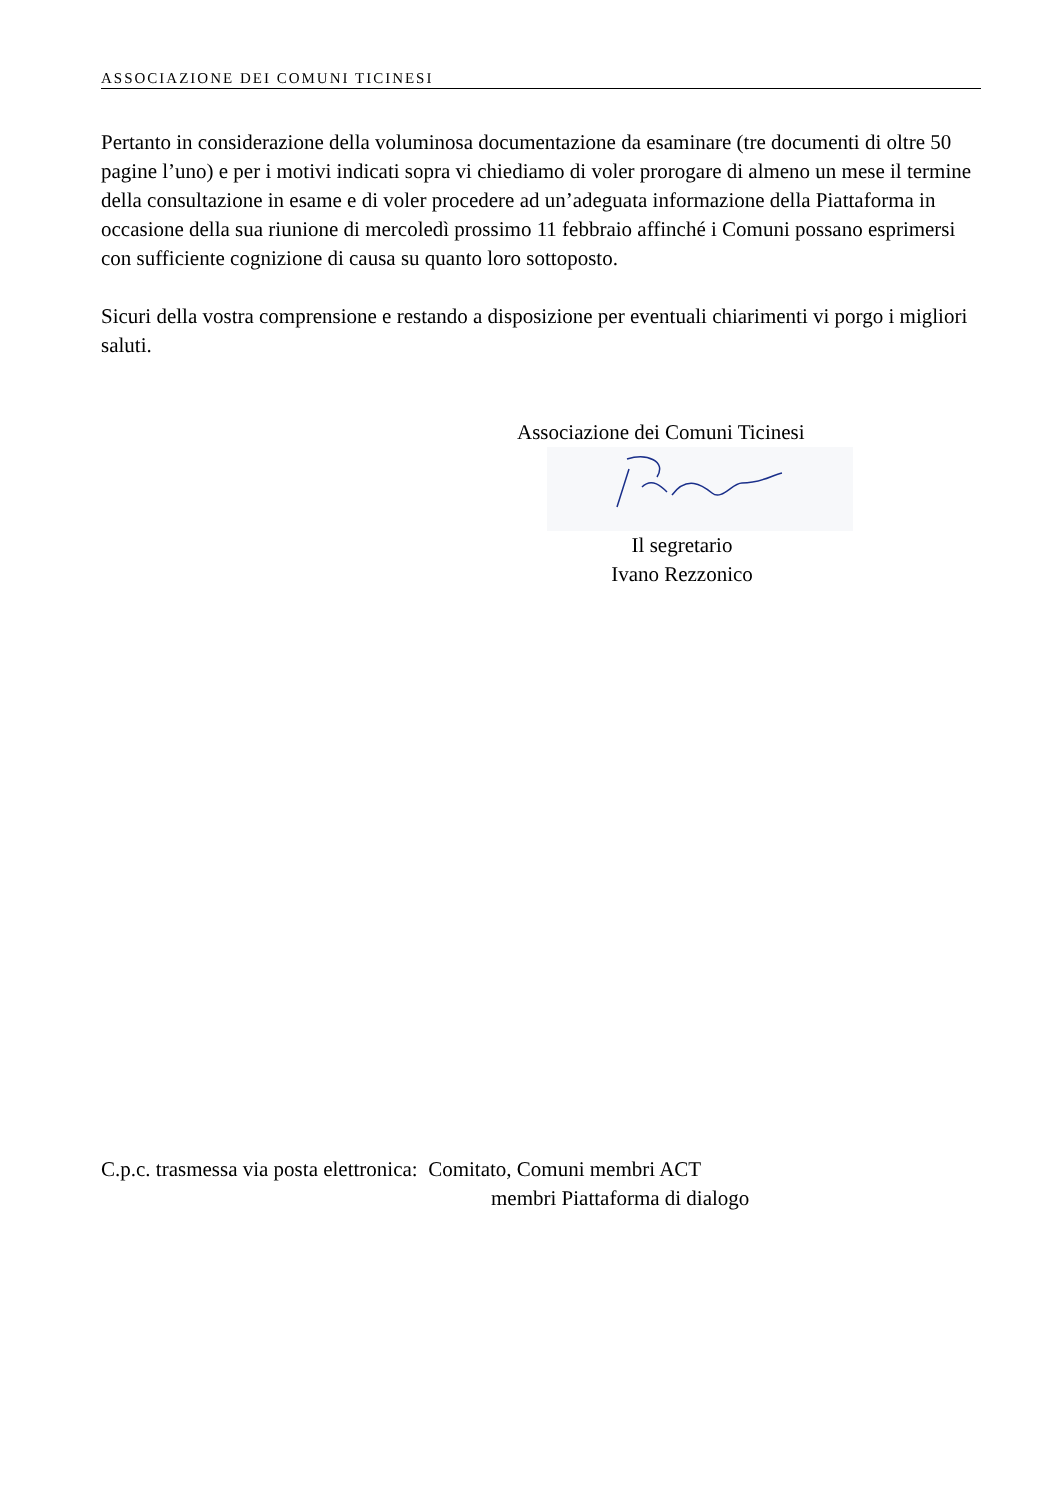ASSOCIAZIONE DEI COMUNI TICINESI
Pertanto in considerazione della voluminosa documentazione da esaminare (tre documenti di oltre 50 pagine l’uno) e per i motivi indicati sopra vi chiediamo di voler prorogare di almeno un mese il termine della consultazione in esame e di voler procedere ad un’adeguata informazione della Piattaforma in occasione della sua riunione di mercoledì prossimo 11 febbraio affinché i Comuni possano esprimersi con sufficiente cognizione di causa su quanto loro sottoposto.
Sicuri della vostra comprensione e restando a disposizione per eventuali chiarimenti vi porgo i migliori saluti.
Associazione dei Comuni Ticinesi
Il segretario
Ivano Rezzonico
C.p.c. trasmessa via posta elettronica: Comitato, Comuni membri ACT
membri Piattaforma di dialogo